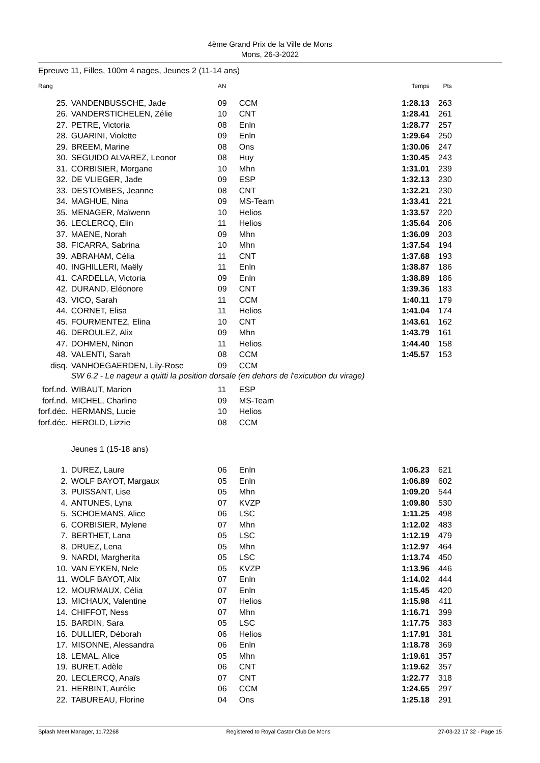4ème Grand Prix de la Ville de Mons
Mons, 26-3-2022
Epreuve 11, Filles, 100m 4 nages, Jeunes 2 (11-14 ans)
| Rang | | AN | | Temps | Pts |
| --- | --- | --- | --- | --- | --- |
| 25. | VANDENBUSSCHE, Jade | 09 | CCM | 1:28.13 | 263 |
| 26. | VANDERSTICHELEN, Zélie | 10 | CNT | 1:28.41 | 261 |
| 27. | PETRE, Victoria | 08 | Enln | 1:28.77 | 257 |
| 28. | GUARINI, Violette | 09 | Enln | 1:29.64 | 250 |
| 29. | BREEM, Marine | 08 | Ons | 1:30.06 | 247 |
| 30. | SEGUIDO ALVAREZ, Leonor | 08 | Huy | 1:30.45 | 243 |
| 31. | CORBISIER, Morgane | 10 | Mhn | 1:31.01 | 239 |
| 32. | DE VLIEGER, Jade | 09 | ESP | 1:32.13 | 230 |
| 33. | DESTOMBES, Jeanne | 08 | CNT | 1:32.21 | 230 |
| 34. | MAGHUE, Nina | 09 | MS-Team | 1:33.41 | 221 |
| 35. | MENAGER, Maïwenn | 10 | Helios | 1:33.57 | 220 |
| 36. | LECLERCQ, Elin | 11 | Helios | 1:35.64 | 206 |
| 37. | MAENE, Norah | 09 | Mhn | 1:36.09 | 203 |
| 38. | FICARRA, Sabrina | 10 | Mhn | 1:37.54 | 194 |
| 39. | ABRAHAM, Célia | 11 | CNT | 1:37.68 | 193 |
| 40. | INGHILLERI, Maëly | 11 | Enln | 1:38.87 | 186 |
| 41. | CARDELLA, Victoria | 09 | Enln | 1:38.89 | 186 |
| 42. | DURAND, Eléonore | 09 | CNT | 1:39.36 | 183 |
| 43. | VICO, Sarah | 11 | CCM | 1:40.11 | 179 |
| 44. | CORNET, Elisa | 11 | Helios | 1:41.04 | 174 |
| 45. | FOURMENTEZ, Elina | 10 | CNT | 1:43.61 | 162 |
| 46. | DEROULEZ, Alix | 09 | Mhn | 1:43.79 | 161 |
| 47. | DOHMEN, Ninon | 11 | Helios | 1:44.40 | 158 |
| 48. | VALENTI, Sarah | 08 | CCM | 1:45.57 | 153 |
| disq. | VANHOEGAERDEN, Lily-Rose | 09 | CCM | | |
| | SW 6.2 - Le nageur a quitti la position dorsale (en dehors de l'exicution du virage) | | | | |
| forf.nd. | WIBAUT, Marion | 11 | ESP | | |
| forf.nd. | MICHEL, Charline | 09 | MS-Team | | |
| forf.déc. | HERMANS, Lucie | 10 | Helios | | |
| forf.déc. | HEROLD, Lizzie | 08 | CCM | | |
| | Jeunes 1 (15-18 ans) | | | | |
| 1. | DUREZ, Laure | 06 | Enln | 1:06.23 | 621 |
| 2. | WOLF BAYOT, Margaux | 05 | Enln | 1:06.89 | 602 |
| 3. | PUISSANT, Lise | 05 | Mhn | 1:09.20 | 544 |
| 4. | ANTUNES, Lyna | 07 | KVZP | 1:09.80 | 530 |
| 5. | SCHOEMANS, Alice | 06 | LSC | 1:11.25 | 498 |
| 6. | CORBISIER, Mylene | 07 | Mhn | 1:12.02 | 483 |
| 7. | BERTHET, Lana | 05 | LSC | 1:12.19 | 479 |
| 8. | DRUEZ, Lena | 05 | Mhn | 1:12.97 | 464 |
| 9. | NARDI, Margherita | 05 | LSC | 1:13.74 | 450 |
| 10. | VAN EYKEN, Nele | 05 | KVZP | 1:13.96 | 446 |
| 11. | WOLF BAYOT, Alix | 07 | Enln | 1:14.02 | 444 |
| 12. | MOURMAUX, Célia | 07 | Enln | 1:15.45 | 420 |
| 13. | MICHAUX, Valentine | 07 | Helios | 1:15.98 | 411 |
| 14. | CHIFFOT, Ness | 07 | Mhn | 1:16.71 | 399 |
| 15. | BARDIN, Sara | 05 | LSC | 1:17.75 | 383 |
| 16. | DULLIER, Déborah | 06 | Helios | 1:17.91 | 381 |
| 17. | MISONNE, Alessandra | 06 | Enln | 1:18.78 | 369 |
| 18. | LEMAL, Alice | 05 | Mhn | 1:19.61 | 357 |
| 19. | BURET, Adèle | 06 | CNT | 1:19.62 | 357 |
| 20. | LECLERCQ, Anaïs | 07 | CNT | 1:22.77 | 318 |
| 21. | HERBINT, Aurélie | 06 | CCM | 1:24.65 | 297 |
| 22. | TABUREAU, Florine | 04 | Ons | 1:25.18 | 291 |
Splash Meet Manager, 11.72268 Registered to Royal Castor Club De Mons 27-03-22 17:32 - Page 15